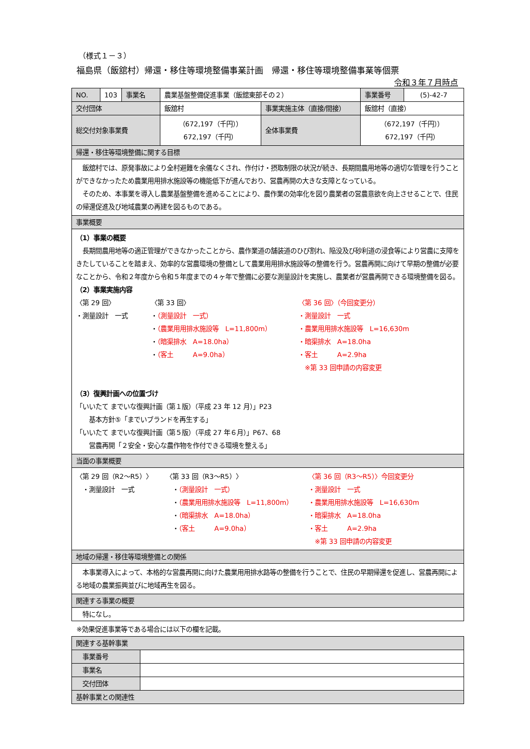（様式１－３）
福島県（飯舘村）帰還・移住等環境整備事業計画　帰還・移住等環境整備事業等個票
令和３年７月時点
| NO. | 103 | 事業名 | 農業基盤整備促進事業（飯舘東部その２） | | 事業番号 | (5)-42-7 |
| 交付団体 | | | 飯舘村 | 事業実施主体（直接/間接） | 飯舘村（直接） | |
| 総交付対象事業費 | | | （672,197（千円）） 672,197（千円） | 全体事業費 | （672,197（千円）） 672,197（千円） | |
| 帰還・移住等環境整備に関する目標 | | | | | | |
| 飯舘村では、原発事故により全村避難を余儀なくされ、作付け・摂取制限の状況が続き、長期間農用地等の適切な管理を行うことができなかったため農業用用排水施設等の機能低下が進んでおり、営農再開の大きな支障となっている。 そのため、本事業を導入し農業基盤整備を進めることにより、農作業の効率化を図り農業者の営農意欲を向上させることで、住民の帰還促進及び地域農業の再建を図るものである。 | | | | | | |
| 事業概要 | | | | | | |
| （1）事業の概要 長期間農用地等の適正管理ができなかったことから、農作業道の舗装道のひび割れ、陥没及び砂利道の浸食等により営農に支障をきたしていることを踏まえ、効率的な営農環境の整備として農業用用排水施設等の整備を行う。営農再開に向けて早期の整備が必要なことから、令和２年度から令和５年度までの４ヶ年で整備に必要な測量設計を実施し、農業者が営農再開できる環境整備を図る。 （2）事業実施内容 〈第 29 回〉 ・測量設計 一式 〈第 33 回〉 ・ （測量設計 一式） ・ （農業用用排水施設等 L=11,800m） ・ （暗渠排水 A=18.0ha） ・ （客土 A=9.0ha） 〈第 36 回〉（今回変更分） ・測量設計 一式 ・農業用用排水施設等 L=16,630m ・暗渠排水 A=18.0ha ・客土 A=2.9ha ※第 33 回申請の内容変更 （3）復興計画への位置づけ 「いいたて までいな復興計画（第１版）（平成 23 年 12 月）」P23 基本方針⑤「までいブランドを再生する」 「いいたて までいな復興計画（第５版）（平成 27 年６月）」P67、68 営農再開「２安全・安心な農作物を作付できる環境を整える」 | | | | | | |
| 当面の事業概要 | | | | | | |
| 〈第 29 回（R2～R5）〉 ・測量設計 一式 〈第 33 回（R3～R5）〉 ・ （測量設計 一式） ・ （農業用用排水施設等 L=11,800m） ・ （暗渠排水 A=18.0ha） ・ （客土 A=9.0ha） 〈第 36 回（R3～R5）〉今回変更分 ・測量設計 一式 ・農業用用排水施設等 L=16,630m ・暗渠排水 A=18.0ha ・客土 A=2.9ha ※第 33 回申請の内容変更 | | | | | | |
| 地域の帰還・移住等環境整備との関係 | | | | | | |
| 本事業導入によって、本格的な営農再開に向けた農業用用排水路等の整備を行うことで、住民の早期帰還を促進し、営農再開による地域の農業振興並びに地域再生を図る。 | | | | | | |
| 関連する事業の概要 | | | | | | |
| 特になし。 | | | | | | |
※効果促進事業等である場合には以下の欄を記載。
| 関連する基幹事業 | |
| 事業番号 | |
| 事業名 | |
| 交付団体 | |
| 基幹事業との関連性 | |